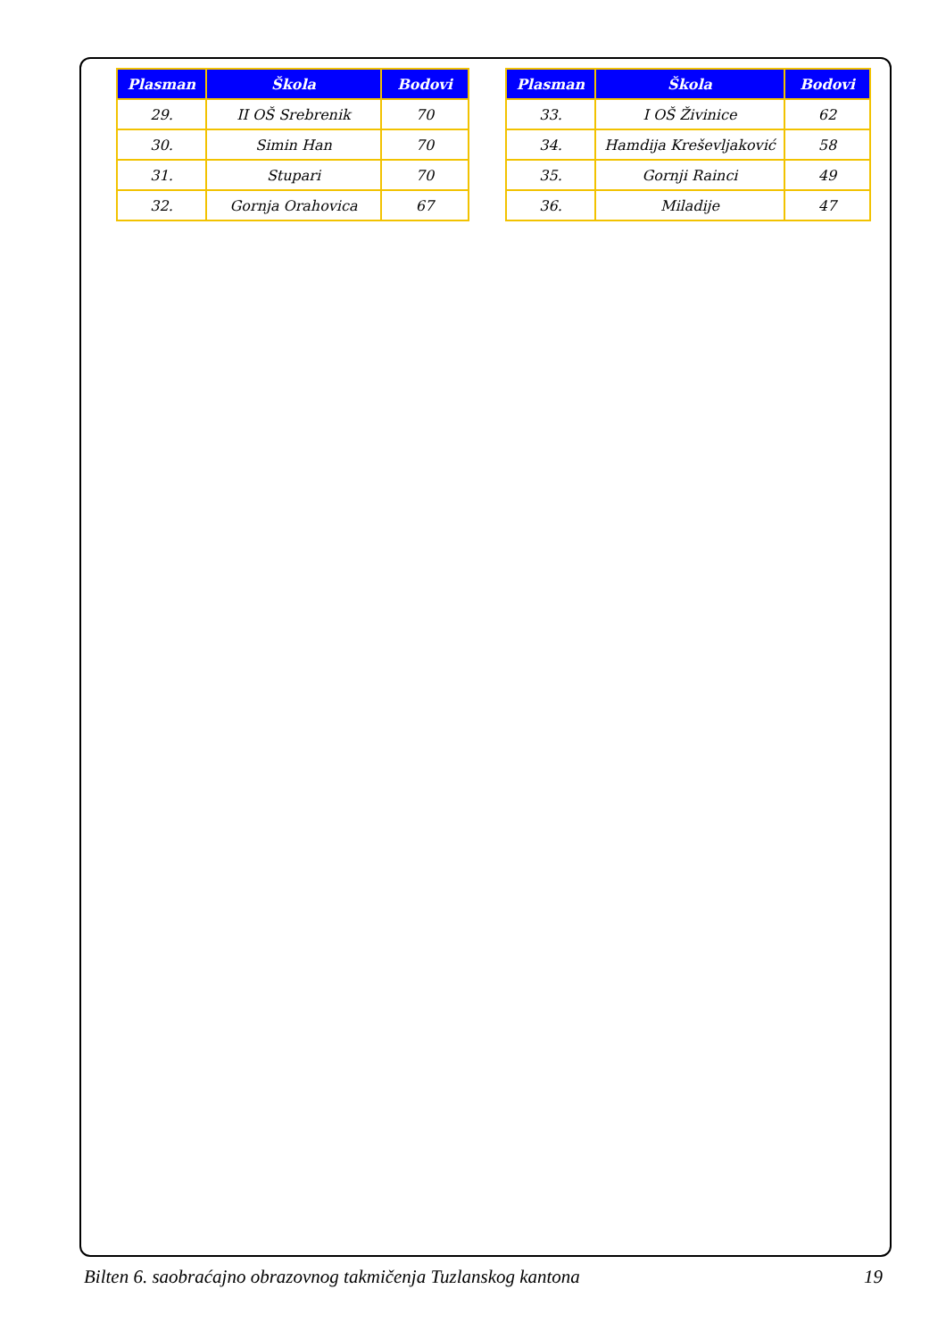| Plasman | Škola | Bodovi |
| --- | --- | --- |
| 29. | II OŠ Srebrenik | 70 |
| 30. | Simin Han | 70 |
| 31. | Stupari | 70 |
| 32. | Gornja Orahovica | 67 |
| Plasman | Škola | Bodovi |
| --- | --- | --- |
| 33. | I OŠ Živinice | 62 |
| 34. | Hamdija Kreševljaković | 58 |
| 35. | Gornji Rainci | 49 |
| 36. | Miladije | 47 |
Bilten 6. saobraćajno obrazovnog takmičenja Tuzlanskog kantona 19